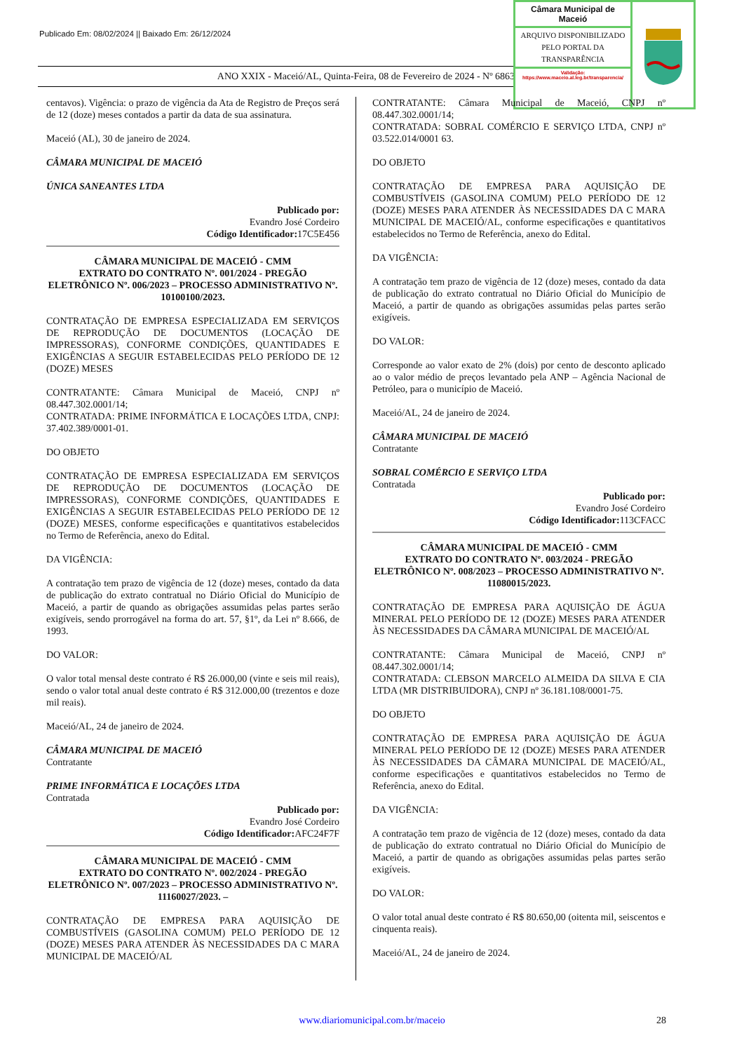Publicado Em: 08/02/2024 || Baixado Em: 26/12/2024
ANO XXIX - Maceió/AL, Quinta-Feira, 08 de Fevereiro de 2024 - Nº 6863
Câmara Municipal de Maceió
ARQUIVO DISPONIBILIZADO PELO PORTAL DA TRANSPARÊNCIA
Validação:
https://www.maceio.al.leg.br/transparencia/
centavos). Vigência: o prazo de vigência da Ata de Registro de Preços será de 12 (doze) meses contados a partir da data de sua assinatura.
Maceió (AL), 30 de janeiro de 2024.
CÂMARA MUNICIPAL DE MACEIÓ
ÚNICA SANEANTES LTDA
Publicado por:
Evandro José Cordeiro
Código Identificador: 17C5E456
CÂMARA MUNICIPAL DE MACEIÓ - CMM
EXTRATO DO CONTRATO Nº. 001/2024 - PREGÃO ELETRÔNICO Nº. 006/2023 – PROCESSO ADMINISTRATIVO Nº. 10100100/2023.
CONTRATAÇÃO DE EMPRESA ESPECIALIZADA EM SERVIÇOS DE REPRODUÇÃO DE DOCUMENTOS (LOCAÇÃO DE IMPRESSORAS), CONFORME CONDIÇÕES, QUANTIDADES E EXIGÊNCIAS A SEGUIR ESTABELECIDAS PELO PERÍODO DE 12 (DOZE) MESES
CONTRATANTE: Câmara Municipal de Maceió, CNPJ nº 08.447.302.0001/14;
CONTRATADA: PRIME INFORMÁTICA E LOCAÇÕES LTDA, CNPJ: 37.402.389/0001-01.
DO OBJETO
CONTRATAÇÃO DE EMPRESA ESPECIALIZADA EM SERVIÇOS DE REPRODUÇÃO DE DOCUMENTOS (LOCAÇÃO DE IMPRESSORAS), CONFORME CONDIÇÕES, QUANTIDADES E EXIGÊNCIAS A SEGUIR ESTABELECIDAS PELO PERÍODO DE 12 (DOZE) MESES, conforme especificações e quantitativos estabelecidos no Termo de Referência, anexo do Edital.
DA VIGÊNCIA:
A contratação tem prazo de vigência de 12 (doze) meses, contado da data de publicação do extrato contratual no Diário Oficial do Município de Maceió, a partir de quando as obrigações assumidas pelas partes serão exigíveis, sendo prorrogável na forma do art. 57, §1º, da Lei nº 8.666, de 1993.
DO VALOR:
O valor total mensal deste contrato é R$ 26.000,00 (vinte e seis mil reais), sendo o valor total anual deste contrato é R$ 312.000,00 (trezentos e doze mil reais).
Maceió/AL, 24 de janeiro de 2024.
CÂMARA MUNICIPAL DE MACEIÓ
Contratante
PRIME INFORMÁTICA E LOCAÇÕES LTDA
Contratada
Publicado por:
Evandro José Cordeiro
Código Identificador: AFC24F7F
CÂMARA MUNICIPAL DE MACEIÓ - CMM
EXTRATO DO CONTRATO Nº. 002/2024 - PREGÃO ELETRÔNICO Nº. 007/2023 – PROCESSO ADMINISTRATIVO Nº. 11160027/2023. –
CONTRATAÇÃO DE EMPRESA PARA AQUISIÇÃO DE COMBUSTÍVEIS (GASOLINA COMUM) PELO PERÍODO DE 12 (DOZE) MESES PARA ATENDER ÀS NECESSIDADES DA C MARA MUNICIPAL DE MACEIÓ/AL
CONTRATANTE: Câmara Municipal de Maceió, CNPJ nº 08.447.302.0001/14;
CONTRATADA: SOBRAL COMÉRCIO E SERVIÇO LTDA, CNPJ nº 03.522.014/0001 63.
DO OBJETO
CONTRATAÇÃO DE EMPRESA PARA AQUISIÇÃO DE COMBUSTÍVEIS (GASOLINA COMUM) PELO PERÍODO DE 12 (DOZE) MESES PARA ATENDER ÀS NECESSIDADES DA C MARA MUNICIPAL DE MACEIÓ/AL, conforme especificações e quantitativos estabelecidos no Termo de Referência, anexo do Edital.
DA VIGÊNCIA:
A contratação tem prazo de vigência de 12 (doze) meses, contado da data de publicação do extrato contratual no Diário Oficial do Município de Maceió, a partir de quando as obrigações assumidas pelas partes serão exigíveis.
DO VALOR:
Corresponde ao valor exato de 2% (dois) por cento de desconto aplicado ao o valor médio de preços levantado pela ANP – Agência Nacional de Petróleo, para o município de Maceió.
Maceió/AL, 24 de janeiro de 2024.
CÂMARA MUNICIPAL DE MACEIÓ
Contratante
SOBRAL COMÉRCIO E SERVIÇO LTDA
Contratada
Publicado por:
Evandro José Cordeiro
Código Identificador: 113CFACC
CÂMARA MUNICIPAL DE MACEIÓ - CMM
EXTRATO DO CONTRATO Nº. 003/2024 - PREGÃO ELETRÔNICO Nº. 008/2023 – PROCESSO ADMINISTRATIVO Nº. 11080015/2023.
CONTRATAÇÃO DE EMPRESA PARA AQUISIÇÃO DE ÁGUA MINERAL PELO PERÍODO DE 12 (DOZE) MESES PARA ATENDER ÀS NECESSIDADES DA CÂMARA MUNICIPAL DE MACEIÓ/AL
CONTRATANTE: Câmara Municipal de Maceió, CNPJ nº 08.447.302.0001/14;
CONTRATADA: CLEBSON MARCELO ALMEIDA DA SILVA E CIA LTDA (MR DISTRIBUIDORA), CNPJ nº 36.181.108/0001-75.
DO OBJETO
CONTRATAÇÃO DE EMPRESA PARA AQUISIÇÃO DE ÁGUA MINERAL PELO PERÍODO DE 12 (DOZE) MESES PARA ATENDER ÀS NECESSIDADES DA CÂMARA MUNICIPAL DE MACEIÓ/AL, conforme especificações e quantitativos estabelecidos no Termo de Referência, anexo do Edital.
DA VIGÊNCIA:
A contratação tem prazo de vigência de 12 (doze) meses, contado da data de publicação do extrato contratual no Diário Oficial do Município de Maceió, a partir de quando as obrigações assumidas pelas partes serão exigíveis.
DO VALOR:
O valor total anual deste contrato é R$ 80.650,00 (oitenta mil, seiscentos e cinquenta reais).
Maceió/AL, 24 de janeiro de 2024.
www.diariomunicipal.com.br/maceio 28